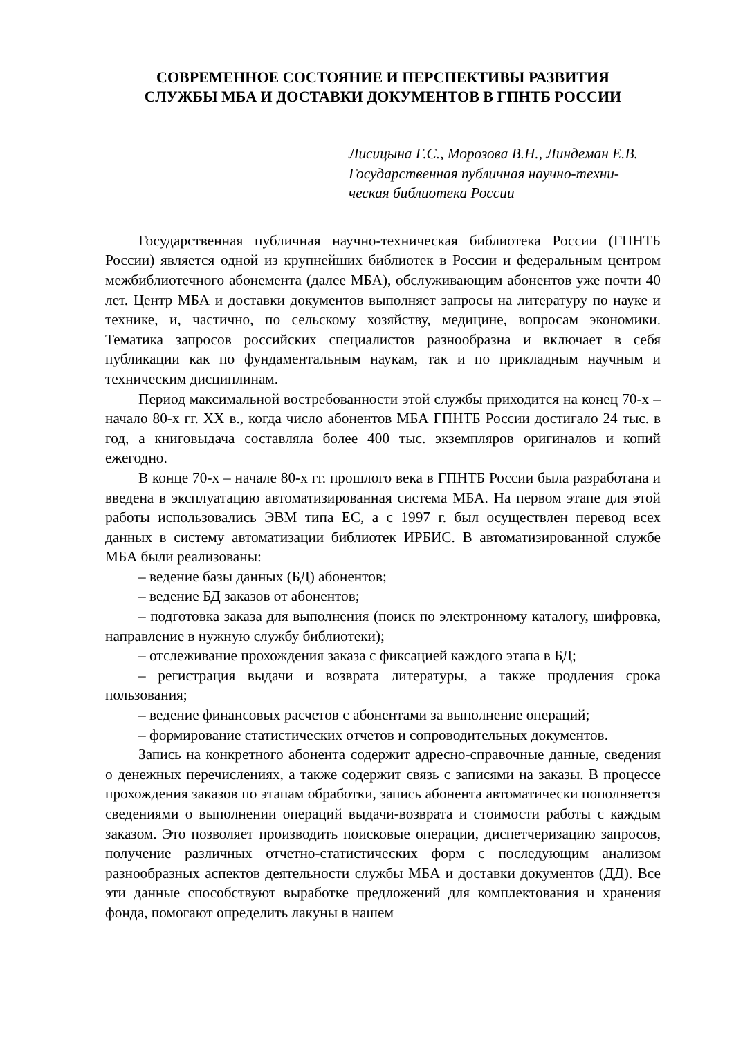СОВРЕМЕННОЕ СОСТОЯНИЕ И ПЕРСПЕКТИВЫ РАЗВИТИЯ
СЛУЖБЫ МБА И ДОСТАВКИ ДОКУМЕНТОВ В ГПНТБ РОССИИ
Лисицына Г.С., Морозова В.Н., Линдеман Е.В.
Государственная публичная научно-техни-
ческая библиотека России
Государственная публичная научно-техническая библиотека России (ГПНТБ России) является одной из крупнейших библиотек в России и федеральным центром межбиблиотечного абонемента (далее МБА), обслуживающим абонентов уже почти 40 лет. Центр МБА и доставки документов выполняет запросы на литературу по науке и технике, и, частично, по сельскому хозяйству, медицине, вопросам экономики. Тематика запросов российских специалистов разнообразна и включает в себя публикации как по фундаментальным наукам, так и по прикладным научным и техническим дисциплинам.
Период максимальной востребованности этой службы приходится на конец 70-х – начало 80-х гг. XX в., когда число абонентов МБА ГПНТБ России достигало 24 тыс. в год, а книговыдача составляла более 400 тыс. экземпляров оригиналов и копий ежегодно.
В конце 70-х – начале 80-х гг. прошлого века в ГПНТБ России была разработана и введена в эксплуатацию автоматизированная система МБА. На первом этапе для этой работы использовались ЭВМ типа ЕС, а с 1997 г. был осуществлен перевод всех данных в систему автоматизации библиотек ИРБИС. В автоматизированной службе МБА были реализованы:
– ведение базы данных (БД) абонентов;
– ведение БД заказов от абонентов;
– подготовка заказа для выполнения (поиск по электронному каталогу, шифровка, направление в нужную службу библиотеки);
– отслеживание прохождения заказа с фиксацией каждого этапа в БД;
– регистрация выдачи и возврата литературы, а также продления срока пользования;
– ведение финансовых расчетов с абонентами за выполнение операций;
– формирование статистических отчетов и сопроводительных документов.
Запись на конкретного абонента содержит адресно-справочные данные, сведения о денежных перечислениях, а также содержит связь с записями на заказы. В процессе прохождения заказов по этапам обработки, запись абонента автоматически пополняется сведениями о выполнении операций выдачи-возврата и стоимости работы с каждым заказом. Это позволяет производить поисковые операции, диспетчеризацию запросов, получение различных отчетно-статистических форм с последующим анализом разнообразных аспектов деятельности службы МБА и доставки документов (ДД). Все эти данные способствуют выработке предложений для комплектования и хранения фонда, помогают определить лакуны в нашем